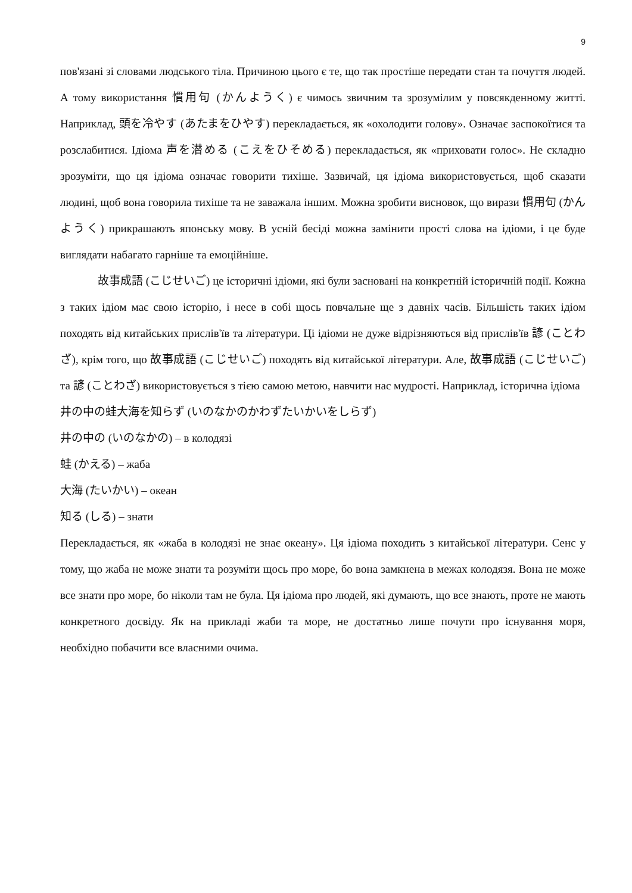9
пов'язані зі словами людського тіла. Причиною цього є те, що так простіше передати стан та почуття людей. А тому використання 慣用句 (かんようく) є чимось звичним та зрозумілим у повсякденному житті. Наприклад, 頭を冷やす (あたまをひやす) перекладається, як «охолодити голову». Означає заспокоїтися та розслабитися. Ідіома 声を潜める (こえをひそめる) перекладається, як «приховати голос». Не складно зрозуміти, що ця ідіома означає говорити тихіше. Зазвичай, ця ідіома використовується, щоб сказати людині, щоб вона говорила тихіше та не заважала іншим. Можна зробити висновок, що вирази 慣用句 (かんようく) прикрашають японську мову. В усній бесіді можна замінити прості слова на ідіоми, і це буде виглядати набагато гарніше та емоційніше.
故事成語 (こじせいご) це історичні ідіоми, які були засновані на конкретній історичній події. Кожна з таких ідіом має свою історію, і несе в собі щось повчальне ще з давніх часів. Більшість таких ідіом походять від китайських прислів'їв та літератури. Ці ідіоми не дуже відрізняються від прислів'їв 諺 (ことわざ), крім того, що 故事成語 (こじせいご) походять від китайської літератури. Але, 故事成語 (こじせいご) та 諺 (ことわざ) використовується з тією самою метою, навчити нас мудрості. Наприклад, історична ідіома
井の中の蛙大海を知らず (いのなかのかわずたいかいをしらず)
井の中の (いのなかの) – в колодязі
蛙 (かえる) – жаба
大海 (たいかい) – океан
知る (しる) – знати
Перекладається, як «жаба в колодязі не знає океану». Ця ідіома походить з китайської літератури. Сенс у тому, що жаба не може знати та розуміти щось про море, бо вона замкнена в межах колодязя. Вона не може все знати про море, бо ніколи там не була. Ця ідіома про людей, які думають, що все знають, проте не мають конкретного досвіду. Як на прикладі жаби та море, не достатньо лише почути про існування моря, необхідно побачити все власними очима.